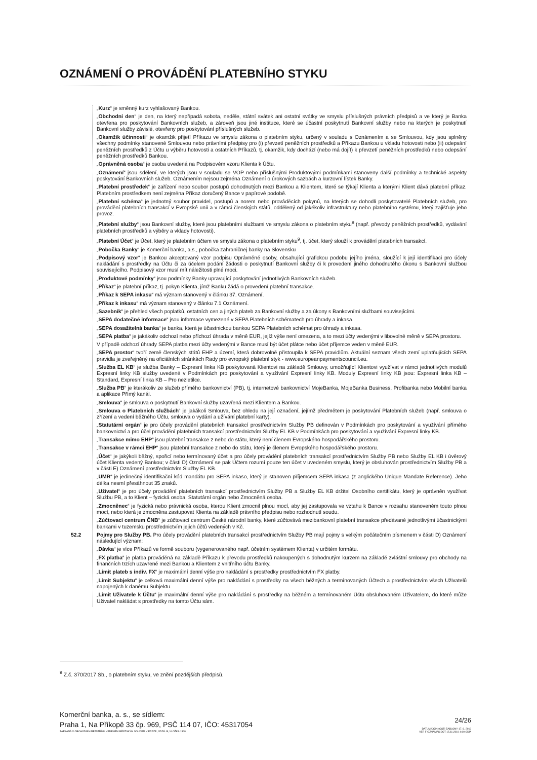OZNÁMENÍ O PROVÁDĚNÍ PLATEBNÍHO STYKU
„Kurz“ je směnný kurz vyhlašovaný Bankou.
„Obchodní den“ je den, na který nepřipadá sobota, neděle, státní svátek ani ostatní svátky ve smyslu příslušných právních předpisů a ve který je Banka otevřena pro poskytování Bankovních služeb, a zároveň jsou jiné instituce, které se účastní poskytnutí Bankovní služby nebo na kterých je poskytnutí Bankovní služby závislé, otevřeny pro poskytování příslušných služeb.
„Okamžik účinnosti“ je okamžik přijetí Příkazu ve smyslu zákona o platebním styku, určený v souladu s Oznámením a se Smlouvou, kdy jsou splněny všechny podmínky stanovené Smlouvou nebo právními předpisy pro (i) převzetí peněžních prostředků a Příkazu Bankou u vkladu hotovosti nebo (ii) odepsání peněžních prostředků z Účtu u výběru hotovosti a ostatních Příkazů, tj. okamžik, kdy dochází (nebo má dojít) k převzetí peněžních prostředků nebo odepsání peněžních prostředků Bankou.
„Oprávněná osoba“ je osoba uvedená na Podpisovém vzoru Klienta k Účtu.
„Oznámení“ jsou sdělení, ve kterých jsou v souladu se VOP nebo příslušnými Produktovými podmínkami stanoveny další podmínky a technické aspekty poskytování Bankovních služeb. Oznámením nejsou zejména Oznámení o úrokových sazbách a kurzovní lístek Banky.
„Platební prostředek“ je zařízení nebo soubor postupů dohodnutých mezi Bankou a Klientem, které se týkají Klienta a kterými Klient dává platební příkaz. Platebním prostředkem není zejména Příkaz doručený Bance v papírové podobě.
„Platební schéma“ je jednotný soubor pravidel, postupů a norem nebo prováděcích pokynů, na kterých se dohodli poskytovatelé Platebních služeb, pro provádění platebních transakcí v Evropské unii a v rámci členských států, oddělený od jakékoliv infrastruktury nebo platebního systému, který zajišťuje jeho provoz.
„Platební služby“ jsou Bankovní služby, které jsou platebními službami ve smyslu zákona o platebním styku<sup>9</sup> (např. převody peněžních prostředků, vydávání platebních prostředků a výběry a vklady hotovosti).
„Platební Účet“ je Účet, který je platebním účtem ve smyslu zákona o platebním styku<sup>9</sup>, tj. účet, který slouží k provádění platebních transakcí.
„Pobočka Banky“ je Komerční banka, a.s., pobočka zahraničnej banky na Slovensku
„Podpisový vzor“ je Bankou akceptovaný vzor podpisu Oprávněné osoby, obsahující grafickou podobu jejího jména, sloužící k její identifikaci pro účely nakládání s prostředky na Účtu či za účelem podání žádosti o poskytnutí Bankovní služby či k provedení jiného dohodnutého úkonu s Bankovní službou souvisejícího. Podpisový vzor musí mít náležitosti plné moci.
„Produktové podmínky“ jsou podmínky Banky upravující poskytování jednotlivých Bankovních služeb.
„Příkaz“ je platební příkaz, tj. pokyn Klienta, jímž Banku žádá o provedení platební transakce.
„Příkaz k SEPA inkasu“ má význam stanovený v článku 37. Oznámení.
„Příkaz k inkasu“ má význam stanovený v článku 7.1 Oznámení.
„Sazebník“ je přehled všech poplatků, ostatních cen a jiných plateb za Bankovní služby a za úkony s Bankovními službami souvisejícími.
„SEPA dodatečné informace“ jsou informace vymezené v SEPA Platebních schématech pro úhrady a inkasa.
„SEPA dosažitelná banka“ je banka, která je účastnickou bankou SEPA Platebních schémat pro úhrady a inkasa.
„SEPA platba“ je jakákoliv odchozí nebo příchozí úhrada v měně EUR, jejíž výše není omezena, a to mezi účty vedenými v libovolné měně v SEPA prostoru.
V případě odchozí úhrady SEPA platba mezi účty vedenými v Bance musí být účet plátce nebo účet příjemce veden v měně EUR.
„SEPA prostor“ tvoří země členských států EHP a území, která dobrovolně přistoupila k SEPA pravidlům. Aktuální seznam všech zemí uplatňujících SEPA pravidla je zveřejněný na oficiálních stránkách Rady pro evropský platební styk - www.europeanpaymentscouncil.eu.
„Služba EL KB“ je služba Banky – Expresní linka KB poskytovaná Klientovi na základě Smlouvy, umožňující Klientovi využívat v rámci jednotlivých modulů Expresní linky KB služby uvedené v Podmínkách pro poskytování a využívání Expresní linky KB. Moduly Expresní linky KB jsou: Expresní linka KB – Standard, Expresní linka KB – Pro nezletilce.
„Služba PB“ je kterákoliv ze služeb přímého bankovnictví (PB), tj. internetové bankovnictví MojeBanka, MojeBanka Business, Profibanka nebo Mobilní banka a aplikace Přímý kanál.
„Smlouva“ je smlouva o poskytnutí Bankovní služby uzavřená mezi Klientem a Bankou.
„Smlouva o Platebních službách“ je jakákoli Smlouva, bez ohledu na její označení, jejímž předmětem je poskytování Platebních služeb (např. smlouva o zřízení a vedení běžného Účtu, smlouva o vydání a užívání platební karty).
„Statutární orgán“ je pro účely provádění platebních transakcí prostřednictvím Služby PB definován v Podmínkách pro poskytování a využívání přímého bankovnictví a pro účel provádění platebních transakcí prostřednictvím Služby EL KB v Podmínkách pro poskytování a využívání Expresní linky KB.
„Transakce mimo EHP“ jsou platební transakce z nebo do státu, který není členem Evropského hospodářského prostoru.
„Transakce v rámci EHP“ jsou platební transakce z nebo do státu, který je členem Evropského hospodářského prostoru.
„Účet“ je jakýkoli běžný, spořicí nebo termínovaný účet a pro účely provádění platebních transakcí prostřednictvím Služby PB nebo Služby EL KB i úvěrový účet Klienta vedený Bankou; v části D) Oznámení se pak Účtem rozumí pouze ten účet v uvedeném smyslu, který je obsluhován prostřednictvím Služby PB a v části E) Oznámení prostřednictvím Služby EL KB.
„UMR“ je jedinečný identifikační kód mandátu pro SEPA inkaso, který je stanoven příjemcem SEPA inkasa (z anglického Unique Mandate Reference). Jeho délka nesmí přesáhnout 35 znaků.
„Uživatel“ je pro účely provádění platebních transakcí prostřednictvím Služby PB a Služby EL KB držitel Osobního certifikátu, který je oprávněn využívat Službu PB, a to Klient – fyzická osoba, Statutární orgán nebo Zmocněná osoba.
„Zmocněnec“ je fyzická nebo právnická osoba, kterou Klient zmocnil plnou mocí, aby jej zastupovala ve vztahu k Bance v rozsahu stanoveném touto plnou mocí, nebo která je zmocněna zastupovat Klienta na základě právního předpisu nebo rozhodnutí soudu.
„Zúčtovací centrum ČNB“ je zúčtovací centrum České národní banky, které zúčtovává mezibankovní platební transakce předávané jednotlivými účastnickými bankami v tuzemsku prostřednictvím jejich účtů vedených v Kč.
52.2 Pojmy pro Služby PB. Pro účely provádění platebních transakcí prostřednictvím Služby PB mají pojmy s velkým počátečním písmenem v části D) Oznámení následující význam:
„Dávka“ je více Příkazů ve formě souboru (vygenerovaného např. účetním systémem Klienta) v určitém formátu.
„FX platba“ je platba prováděná na základě Příkazu k převodu prostředků nakoupených s dohodnutým kurzem na základě zvláštní smlouvy pro obchody na finančních trzích uzavřené mezi Bankou a Klientem z vnitřního účtu Banky.
„Limit plateb s indiv. FX“ je maximální denní výše pro nakládání s prostředky prostřednictvím FX platby.
„Limit Subjektu“ je celková maximální denní výše pro nakládání s prostředky na všech běžných a termínovaných Účtech a prostřednictvím všech Uživatelů napojených k danému Subjektu.
„Limit Uživatele k Účtu“ je maximální denní výše pro nakládání s prostředky na běžném a termínovaném Účtu obsluhovaném Uživatelem, do které může Uživatel nakládat s prostředky na tomto Účtu sám.
<sup>9</sup> Z.č. 370/2017 Sb., o platebním styku, ve znění pozdějších předpisů.
Komerční banka, a. s., se sídlem:
Praha 1, Na Příkopě 33 čp. 969, PSČ 114 07, IČO: 45317054
ZAPSANÁ V OBCHODNÍM REJSTŘÍKU VEDENÉM MĚSTSKÝM SOUDEM V PRAZE, ODDÍL B, VLOŽKA 1360
24/26
DATUM ÚČINNOSTI ŠABLONY 17. 8. 2019
VER F OZNAMPS.DOT 15.11.2019 4:00 ODP.